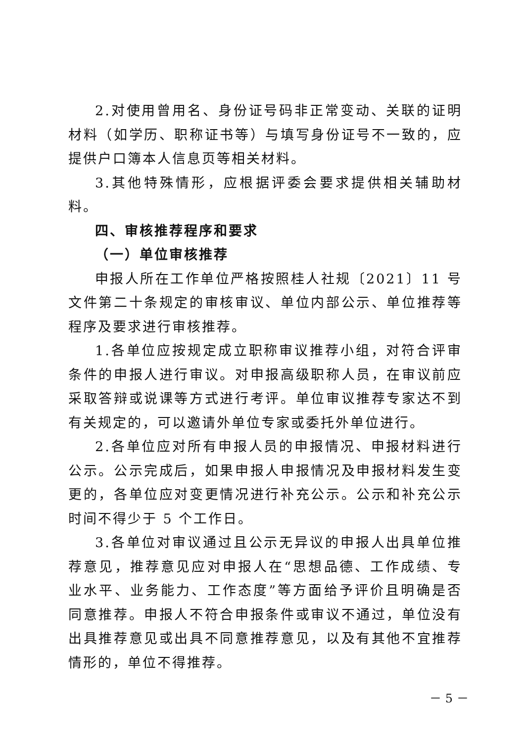2.对使用曾用名、身份证号码非正常变动、关联的证明材料（如学历、职称证书等）与填写身份证号不一致的，应提供户口簿本人信息页等相关材料。
3.其他特殊情形，应根据评委会要求提供相关辅助材料。
四、审核推荐程序和要求
（一）单位审核推荐
申报人所在工作单位严格按照桂人社规〔2021〕11 号文件第二十条规定的审核审议、单位内部公示、单位推荐等程序及要求进行审核推荐。
1.各单位应按规定成立职称审议推荐小组，对符合评审条件的申报人进行审议。对申报高级职称人员，在审议前应采取答辩或说课等方式进行考评。单位审议推荐专家达不到有关规定的，可以邀请外单位专家或委托外单位进行。
2.各单位应对所有申报人员的申报情况、申报材料进行公示。公示完成后，如果申报人申报情况及申报材料发生变更的，各单位应对变更情况进行补充公示。公示和补充公示时间不得少于 5 个工作日。
3.各单位对审议通过且公示无异议的申报人出具单位推荐意见，推荐意见应对申报人在“思想品德、工作成绩、专业水平、业务能力、工作态度”等方面给予评价且明确是否同意推荐。申报人不符合申报条件或审议不通过，单位没有出具推荐意见或出具不同意推荐意见，以及有其他不宜推荐情形的，单位不得推荐。
－ 5 －